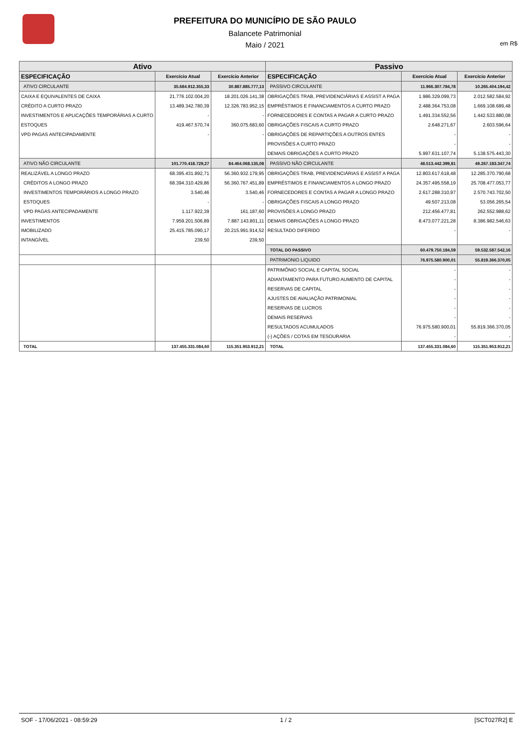PREFEITURA DO MUNICÍPIO DE SÃO PAULO
Balancete Patrimonial
Maio / 2021
em R$
| Ativo | | | Passivo | | |
| --- | --- | --- | --- | --- | --- |
| ESPECIFICAÇÃO | Exercício Atual | Exercício Anterior | ESPECIFICAÇÃO | Exercício Atual | Exercício Anterior |
| ATIVO CIRCULANTE | 35.684.912.355,33 | 30.887.885.777,13 | PASSIVO CIRCULANTE | 11.966.307.784,78 | 10.265.404.194,42 |
| CAIXA E EQUIVALENTES DE CAIXA | 21.776.102.004,20 | 18.201.026.141,38 | OBRIGAÇÕES TRAB, PREVIDENCIÁRIAS E ASSIST A PAGA | 1.986.329.099,73 | 2.012.582.584,92 |
| CRÉDITO A CURTO PRAZO | 13.489.342.780,39 | 12.326.783.952,15 | EMPRÉSTIMOS E FINANCIAMENTOS A CURTO PRAZO | 2.488.364.753,08 | 1.669.108.689,48 |
| INVESTIMENTOS E APLICAÇÕES TEMPORÁRIAS A CURTO | - | - | FORNECEDORES E CONTAS A PAGAR A CURTO PRAZO | 1.491.334.552,56 | 1.442.533.880,08 |
| ESTOQUES | 419.467.570,74 | 360.075.683,60 | OBRIGAÇÕES FISCAIS A CURTO PRAZO | 2.648.271,67 | 2.603.596,64 |
| VPD PAGAS ANTECIPADAMENTE | - | - | OBRIGAÇÕES DE REPARTIÇÕES A OUTROS ENTES | - | - |
| | | | PROVISÕES A CURTO PRAZO | - | - |
| | | | DEMAIS OBRIGAÇÕES A CURTO PRAZO | 5.997.631.107,74 | 5.138.575.443,30 |
| ATIVO NÃO CIRCULANTE | 101.770.418.729,27 | 84.464.068.135,08 | PASSIVO NÃO CIRCULANTE | 48.513.442.399,81 | 49.267.183.347,74 |
| REALIZÁVEL A LONGO PRAZO | 68.395.431.892,71 | 56.360.932.179,95 | OBRIGAÇÕES TRAB, PREVIDENCIÁRIAS E ASSIST A PAGA | 12.803.617.618,48 | 12.285.370.790,68 |
| CRÉDITOS A LONGO PRAZO | 68.394.310.429,86 | 56.360.767.451,89 | EMPRÉSTIMOS E FINANCIAMENTOS A LONGO PRAZO | 24.357.495.558,19 | 25.708.477.053,77 |
| INVESTIMENTOS TEMPORÁRIOS A LONGO PRAZO | 3.540,46 | 3.540,46 | FORNECEDORES E CONTAS A PAGAR A LONGO PRAZO | 2.617.288.310,97 | 2.570.743.702,50 |
| ESTOQUES | - | - | OBRIGAÇÕES FISCAIS A LONGO PRAZO | 49.507.213,08 | 53.056.265,54 |
| VPD PAGAS ANTECIPADAMENTE | 1.117.922,39 | 161.187,60 | PROVISÕES A LONGO PRAZO | 212.456.477,81 | 262.552.988,62 |
| INVESTIMENTOS | 7.959.201.506,89 | 7.887.143.801,11 | DEMAIS OBRIGAÇÕES A LONGO PRAZO | 8.473.077.221,28 | 8.386.982.546,63 |
| IMOBILIZADO | 25.415.785.090,17 | 20.215.991.914,52 | RESULTADO DIFERIDO | - | - |
| INTANGÍVEL | 239,50 | 239,50 | | | |
| | | | TOTAL DO PASSIVO | 60.479.750.184,59 | 59.532.587.542,16 |
| | | | PATRIMONIO LIQUIDO | 76.975.580.900,01 | 55.819.366.370,05 |
| | | | PATRIMÔNIO SOCIAL E CAPITAL SOCIAL | - | - |
| | | | ADIANTAMENTO PARA FUTURO AUMENTO DE CAPITAL | - | - |
| | | | RESERVAS DE CAPITAL | - | - |
| | | | AJUSTES DE AVALIAÇÃO PATRIMONIAL | - | - |
| | | | RESERVAS DE LUCROS | - | - |
| | | | DEMAIS RESERVAS | - | - |
| | | | RESULTADOS ACUMULADOS | 76.975.580.900,01 | 55.819.366.370,05 |
| | | | (-) AÇÕES / COTAS EM TESOURARIA | - | - |
| TOTAL | 137.455.331.084,60 | 115.351.953.912,21 | TOTAL | 137.455.331.084,60 | 115.351.953.912,21 |
SOF - 17/06/2021 - 08:59:29 1 / 2 [SCT027R2] E